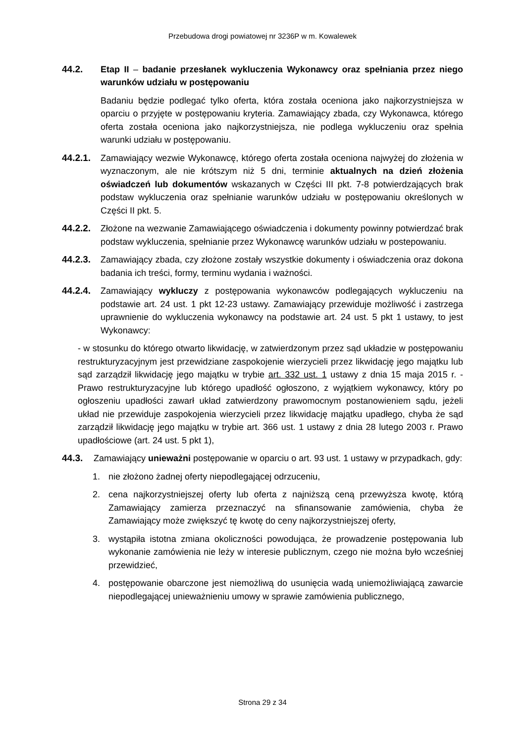Przebudowa drogi powiatowej nr 3236P w m. Kowalewek
44.2. Etap II – badanie przesłanek wykluczenia Wykonawcy oraz spełniania przez niego warunków udziału w postępowaniu
Badaniu będzie podlegać tylko oferta, która została oceniona jako najkorzystniejsza w oparciu o przyjęte w postępowaniu kryteria. Zamawiający zbada, czy Wykonawca, którego oferta została oceniona jako najkorzystniejsza, nie podlega wykluczeniu oraz spełnia warunki udziału w postępowaniu.
44.2.1.
Zamawiający wezwie Wykonawcę, którego oferta została oceniona najwyżej do złożenia w wyznaczonym, ale nie krótszym niż 5 dni, terminie aktualnych na dzień złożenia oświadczeń lub dokumentów wskazanych w Części III pkt. 7-8 potwierdzających brak podstaw wykluczenia oraz spełnianie warunków udziału w postępowaniu określonych w Części II pkt. 5.
44.2.2.
Złożone na wezwanie Zamawiającego oświadczenia i dokumenty powinny potwierdzać brak podstaw wykluczenia, spełnianie przez Wykonawcę warunków udziału w postepowaniu.
44.2.3.
Zamawiający zbada, czy złożone zostały wszystkie dokumenty i oświadczenia oraz dokona badania ich treści, formy, terminu wydania i ważności.
44.2.4.
Zamawiający wykluczy z postępowania wykonawców podlegających wykluczeniu na podstawie art. 24 ust. 1 pkt 12-23 ustawy. Zamawiający przewiduje możliwość i zastrzega uprawnienie do wykluczenia wykonawcy na podstawie art. 24 ust. 5 pkt 1 ustawy, to jest Wykonawcy:
- w stosunku do którego otwarto likwidację, w zatwierdzonym przez sąd układzie w postępowaniu restrukturyzacyjnym jest przewidziane zaspokojenie wierzycieli przez likwidację jego majątku lub sąd zarządził likwidację jego majątku w trybie art. 332 ust. 1 ustawy z dnia 15 maja 2015 r. - Prawo restrukturyzacyjne lub którego upadłość ogłoszono, z wyjątkiem wykonawcy, który po ogłoszeniu upadłości zawarł układ zatwierdzony prawomocnym postanowieniem sądu, jeżeli układ nie przewiduje zaspokojenia wierzycieli przez likwidację majątku upadłego, chyba że sąd zarządził likwidację jego majątku w trybie art. 366 ust. 1 ustawy z dnia 28 lutego 2003 r. Prawo upadłościowe (art. 24 ust. 5 pkt 1),
44.3. Zamawiający unieważni postępowanie w oparciu o art. 93 ust. 1 ustawy w przypadkach, gdy:
1. nie złożono żadnej oferty niepodlegającej odrzuceniu,
2. cena najkorzystniejszej oferty lub oferta z najniższą ceną przewyższa kwotę, którą Zamawiający zamierza przeznaczyć na sfinansowanie zamówienia, chyba że Zamawiający może zwiększyć tę kwotę do ceny najkorzystniejszej oferty,
3. wystąpiła istotna zmiana okoliczności powodująca, że prowadzenie postępowania lub wykonanie zamówienia nie leży w interesie publicznym, czego nie można było wcześniej przewidzieć,
4. postępowanie obarczone jest niemożliwą do usunięcia wadą uniemożliwiającą zawarcie niepodlegającej unieważnieniu umowy w sprawie zamówienia publicznego,
Strona 29 z 34